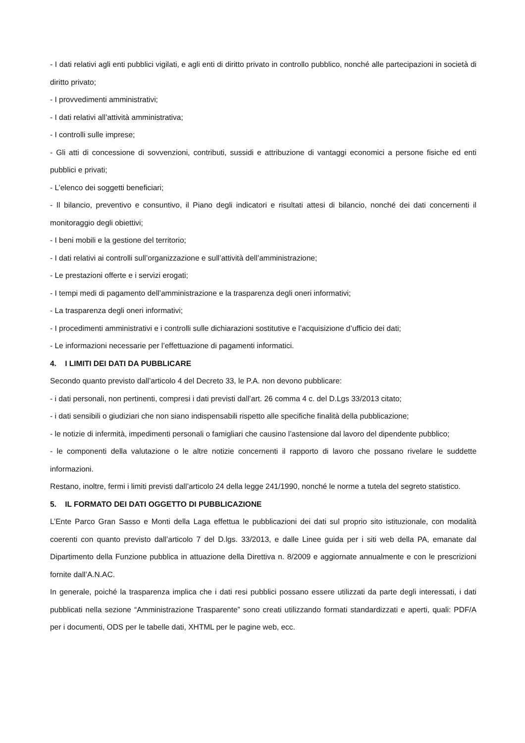- I dati relativi agli enti pubblici vigilati, e agli enti di diritto privato in controllo pubblico, nonché alle partecipazioni in società di diritto privato;
- I provvedimenti amministrativi;
- I dati relativi all’attività amministrativa;
- I controlli sulle imprese;
- Gli atti di concessione di sovvenzioni, contributi, sussidi e attribuzione di vantaggi economici a persone fisiche ed enti pubblici e privati;
- L’elenco dei soggetti beneficiari;
- Il bilancio, preventivo e consuntivo, il Piano degli indicatori e risultati attesi di bilancio, nonché dei dati concernenti il monitoraggio degli obiettivi;
- I beni mobili e la gestione del territorio;
- I dati relativi ai controlli sull’organizzazione e sull’attività dell’amministrazione;
- Le prestazioni offerte e i servizi erogati;
- I tempi medi di pagamento dell’amministrazione e la trasparenza degli oneri informativi;
- La trasparenza degli oneri informativi;
- I procedimenti amministrativi e i controlli sulle dichiarazioni sostitutive e l’acquisizione d’ufficio dei dati;
- Le informazioni necessarie per l’effettuazione di pagamenti informatici.
4. I LIMITI DEI DATI DA PUBBLICARE
Secondo quanto previsto dall’articolo 4 del Decreto 33, le P.A. non devono pubblicare:
- i dati personali, non pertinenti, compresi i dati previsti dall’art. 26 comma 4 c. del D.Lgs 33/2013 citato;
- i dati sensibili o giudiziari che non siano indispensabili rispetto alle specifiche finalità della pubblicazione;
- le notizie di infermità, impedimenti personali o famigliari che causino l’astensione dal lavoro del dipendente pubblico;
- le componenti della valutazione o le altre notizie concernenti il rapporto di lavoro che possano rivelare le suddette informazioni.
Restano, inoltre, fermi i limiti previsti dall’articolo 24 della legge 241/1990, nonché le norme a tutela del segreto statistico.
5. IL FORMATO DEI DATI OGGETTO DI PUBBLICAZIONE
L’Ente Parco Gran Sasso e Monti della Laga effettua le pubblicazioni dei dati sul proprio sito istituzionale, con modalità coerenti con quanto previsto dall’articolo 7 del D.lgs. 33/2013, e dalle Linee guida per i siti web della PA, emanate dal Dipartimento della Funzione pubblica in attuazione della Direttiva n. 8/2009 e aggiornate annualmente e con le prescrizioni fornite dall’A.N.AC.
In generale, poiché la trasparenza implica che i dati resi pubblici possano essere utilizzati da parte degli interessati, i dati pubblicati nella sezione “Amministrazione Trasparente” sono creati utilizzando formati standardizzati e aperti, quali: PDF/A per i documenti, ODS per le tabelle dati, XHTML per le pagine web, ecc.